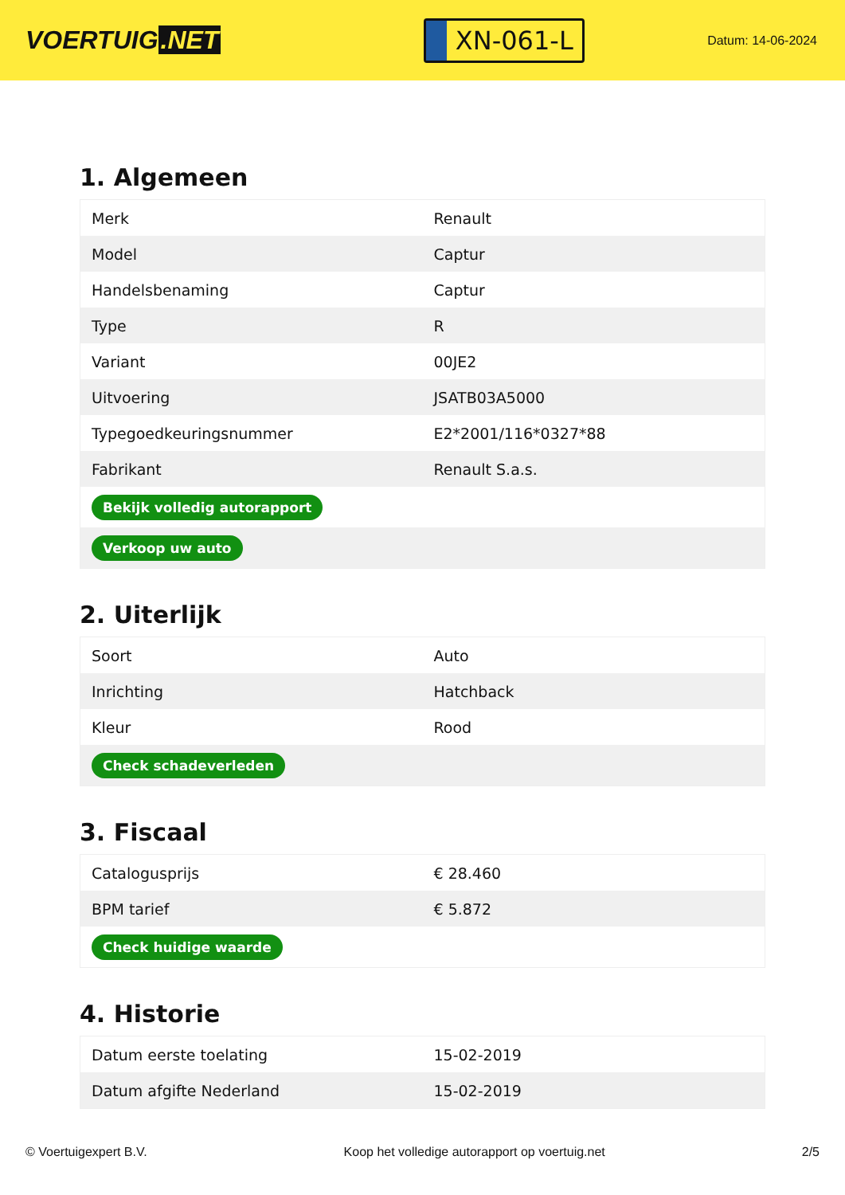VOERTUIG.NET
XN-061-L
Datum: 14-06-2024
1. Algemeen
| Merk | Renault |
| Model | Captur |
| Handelsbenaming | Captur |
| Type | R |
| Variant | 00JE2 |
| Uitvoering | JSATB03A5000 |
| Typegoedkeuringsnummer | E2*2001/116*0327*88 |
| Fabrikant | Renault S.a.s. |
| Bekijk volledig autorapport | |
| Verkoop uw auto | |
2. Uiterlijk
| Soort | Auto |
| Inrichting | Hatchback |
| Kleur | Rood |
| Check schadeverleden | |
3. Fiscaal
| Catalogusprijs | € 28.460 |
| BPM tarief | € 5.872 |
| Check huidige waarde | |
4. Historie
| Datum eerste toelating | 15-02-2019 |
| Datum afgifte Nederland | 15-02-2019 |
© Voertuigexpert B.V. Koop het volledige autorapport op voertuig.net 2/5